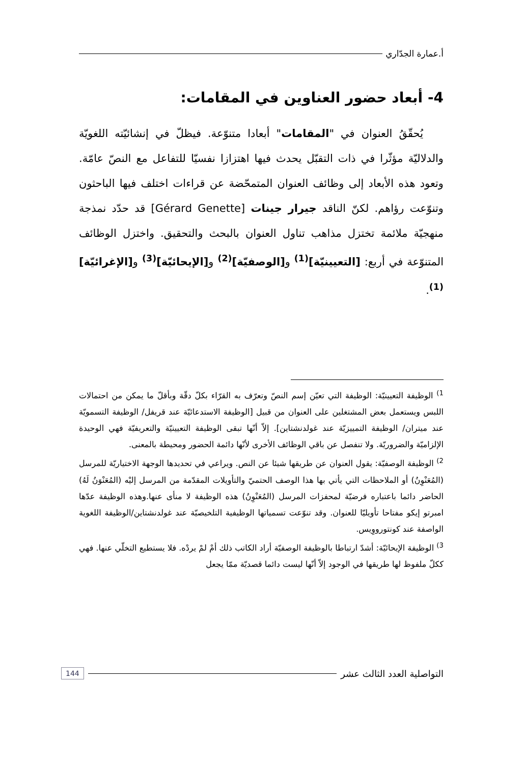أ.عمارة الجدّاري
4- أبعاد حضور العناوين في المقامات:
يُحقّقُ العنوان في "المقامات" أبعادا متنوّعة. فيظلّ في إنشائيّته اللغويّة والدلاليّة مؤثّرا في ذات التقبّل يحدث فيها اهتزازا نفسيّا للتفاعل مع النصّ عامّة. وتعود هذه الأبعاد إلى وظائف العنوان المتمحّضة عن قراءات اختلف فيها الباحثون وتنوّعت رؤاهم. لكنّ الناقد جيرار جينات [Gérard Genette] قد حدّد نمذجة منهجيّة ملائمة تختزل مذاهب تناول العنوان بالبحث والتحقيق. واختزل الوظائف المتنوّعة في أربع: [التعيينيّة]<sup>(1)</sup> و[الوصفيّة]<sup>(2)</sup> و[الإيحائيّة]<sup>(3)</sup> و[الإغرائيّة]<sup>(1)</sup>.
<sup>1)</sup> الوظيفة التعيينيّة: الوظيفة التي تعيّن إسم النصّ وتعرّف به القرّاء بكلّ دقّة وبأقلّ ما يمكن من احتمالات اللبس ويستعمل بعض المشتغلين على العنوان من قبيل [الوظيفة الاستدعائيّة عند قريفل/ الوظيفة التسمويّة عند ميتران/ الوظيفة التمييزيّة عند غولدنشتاين]. إلاّ أنّها تبقى الوظيفة التعيينيّة والتعريفيّة فهي الوحيدة الإلزاميّة والضروريّة. ولا تنفصل عن باقي الوظائف الأخرى لأنّها دائمة الحضور ومحيطة بالمعنى.
<sup>2)</sup> الوظيفة الوصفيّة: يقول العنوان عن طريقها شيئا عن النص. ويراعي في تحديدها الوجهة الاختياريّة للمرسل (المُعَنْوِنُ) أو الملاحظات التي يأتي بها هذا الوصف الحتميّ والتأويلات المقدّمة من المرسل إليْه (المُعَنْوَنُ لَهُ) الحاضر دائما باعتباره فرضيّة لمحفزات المرسل (المُعَنْوِنُ) هذه الوظيفة لا منأى عنها.وهذه الوظيفة عدّها امبرتو إيكو مفتاحا تأويليّا للعنوان. وقد تنوّعت تسمياتها الوظيفية التلخيصيّة عند غولدنشتاين/الوظيفة اللغوية الواصفة عند كونتورووِيس.
<sup>3)</sup> الوظيفة الإيحائيّة: أشدّ ارتباطا بالوظيفة الوصفيّة أراد الكاتب ذلك أمْ لمْ يردْه. فلا يستطيع التخلّي عنها. فهي ككلّ ملفوظ لها طريقها في الوجود إلاّ أنّها ليست دائما قصديّة ممّا يجعل
التواصلية العدد الثالث عشر 144